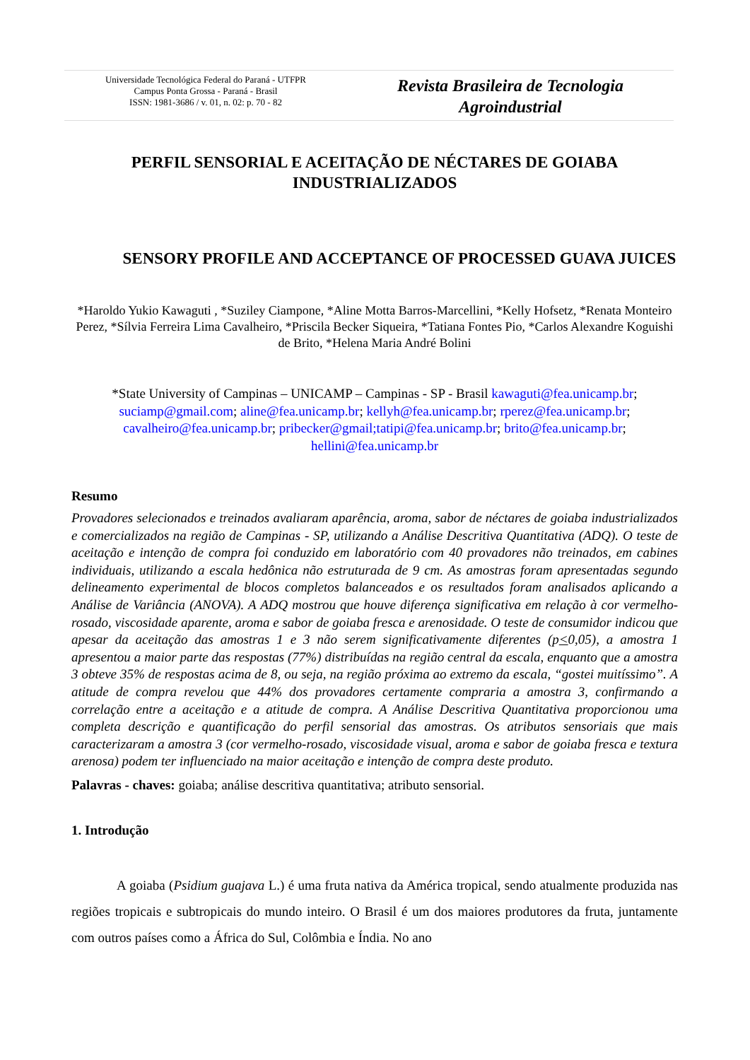Universidade Tecnológica Federal do Paraná - UTFPR
Campus Ponta Grossa - Paraná - Brasil
ISSN: 1981-3686 / v. 01, n. 02: p. 70 - 82
Revista Brasileira de Tecnologia
Agroindustrial
PERFIL SENSORIAL E ACEITAÇÃO DE NÉCTARES DE GOIABA INDUSTRIALIZADOS
SENSORY PROFILE AND ACCEPTANCE OF PROCESSED GUAVA JUICES
*Haroldo Yukio Kawaguti , *Suziley Ciampone, *Aline Motta Barros-Marcellini, *Kelly Hofsetz, *Renata Monteiro Perez, *Sílvia Ferreira Lima Cavalheiro, *Priscila Becker Siqueira, *Tatiana Fontes Pio, *Carlos Alexandre Koguishi de Brito, *Helena Maria André Bolini
*State University of Campinas – UNICAMP – Campinas - SP - Brasil kawaguti@fea.unicamp.br; suciamp@gmail.com; aline@fea.unicamp.br; kellyh@fea.unicamp.br; rperez@fea.unicamp.br; cavalheiro@fea.unicamp.br; pribecker@gmail;tatipi@fea.unicamp.br; brito@fea.unicamp.br; hellini@fea.unicamp.br
Resumo
Provadores selecionados e treinados avaliaram aparência, aroma, sabor de néctares de goiaba industrializados e comercializados na região de Campinas - SP, utilizando a Análise Descritiva Quantitativa (ADQ). O teste de aceitação e intenção de compra foi conduzido em laboratório com 40 provadores não treinados, em cabines individuais, utilizando a escala hedônica não estruturada de 9 cm. As amostras foram apresentadas segundo delineamento experimental de blocos completos balanceados e os resultados foram analisados aplicando a Análise de Variância (ANOVA). A ADQ mostrou que houve diferença significativa em relação à cor vermelho-rosado, viscosidade aparente, aroma e sabor de goiaba fresca e arenosidade. O teste de consumidor indicou que apesar da aceitação das amostras 1 e 3 não serem significativamente diferentes (p<0,05), a amostra 1 apresentou a maior parte das respostas (77%) distribuídas na região central da escala, enquanto que a amostra 3 obteve 35% de respostas acima de 8, ou seja, na região próxima ao extremo da escala, “gostei muitíssimo”. A atitude de compra revelou que 44% dos provadores certamente compraria a amostra 3, confirmando a correlação entre a aceitação e a atitude de compra. A Análise Descritiva Quantitativa proporcionou uma completa descrição e quantificação do perfil sensorial das amostras. Os atributos sensoriais que mais caracterizaram a amostra 3 (cor vermelho-rosado, viscosidade visual, aroma e sabor de goiaba fresca e textura arenosa) podem ter influenciado na maior aceitação e intenção de compra deste produto.
Palavras - chaves: goiaba; análise descritiva quantitativa; atributo sensorial.
1. Introdução
A goiaba (Psidium guajava L.) é uma fruta nativa da América tropical, sendo atualmente produzida nas regiões tropicais e subtropicais do mundo inteiro. O Brasil é um dos maiores produtores da fruta, juntamente com outros países como a África do Sul, Colômbia e Índia. No ano